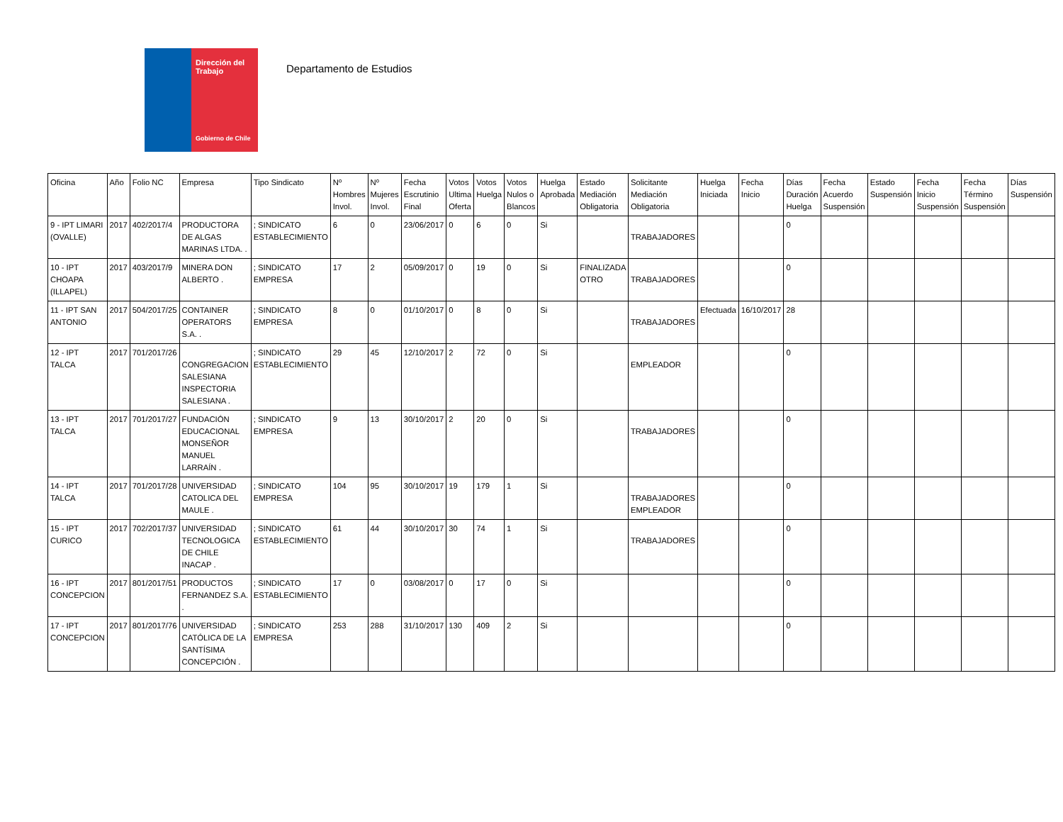Dirección del Trabajo
Gobierno de Chile
Departamento de Estudios
| Oficina | Año | Folio NC | Empresa | Tipo Sindicato | Nº Hombres Invol. | Nº Mujeres Invol. | Fecha Escrutinio Final | Votos Ultima Oferta | Votos Huelga | Votos Nulos o Blancos | Huelga Aprobada | Estado Mediación Obligatoria | Solicitante Mediación Obligatoria | Huelga Iniciada | Fecha Inicio | Días Duración Huelga | Fecha Acuerdo Suspensión | Estado Suspensión | Fecha Inicio Suspensión | Fecha Término Suspensión | Días Suspensión |
| --- | --- | --- | --- | --- | --- | --- | --- | --- | --- | --- | --- | --- | --- | --- | --- | --- | --- | --- | --- | --- | --- |
| 9 - IPT LIMARI (OVALLE) | 2017 | 402/2017/4 | PRODUCTORA DE ALGAS MARINAS LTDA. . | ; SINDICATO ESTABLECIMIENTO | 6 | 0 | 23/06/2017 | 0 | 6 | 0 | Si | | TRABAJADORES | | | 0 | | | | | |
| 10 - IPT CHOAPA (ILLAPEL) | 2017 | 403/2017/9 | MINERA DON ALBERTO . | ; SINDICATO EMPRESA | 17 | 2 | 05/09/2017 | 0 | 19 | 0 | Si | FINALIZADA OTRO | TRABAJADORES | | | 0 | | | | | |
| 11 - IPT SAN ANTONIO | 2017 | 504/2017/25 | CONTAINER OPERATORS S.A. . | ; SINDICATO EMPRESA | 8 | 0 | 01/10/2017 | 0 | 8 | 0 | Si | | TRABAJADORES | Efectuada | 16/10/2017 | 28 | | | | | |
| 12 - IPT TALCA | 2017 | 701/2017/26 | CONGREGACION SALESIANA INSPECTORIA SALESIANA . | ; SINDICATO ESTABLECIMIENTO | 29 | 45 | 12/10/2017 | 2 | 72 | 0 | Si | | EMPLEADOR | | | 0 | | | | | |
| 13 - IPT TALCA | 2017 | 701/2017/27 | FUNDACIÓN EDUCACIONAL MONSEÑOR MANUEL LARRAÍN . | ; SINDICATO EMPRESA | 9 | 13 | 30/10/2017 | 2 | 20 | 0 | Si | | TRABAJADORES | | | 0 | | | | | |
| 14 - IPT TALCA | 2017 | 701/2017/28 | UNIVERSIDAD CATOLICA DEL MAULE . | ; SINDICATO EMPRESA | 104 | 95 | 30/10/2017 | 19 | 179 | 1 | Si | | TRABAJADORES EMPLEADOR | | | 0 | | | | | |
| 15 - IPT CURICO | 2017 | 702/2017/37 | UNIVERSIDAD TECNOLOGICA DE CHILE INACAP . | ; SINDICATO ESTABLECIMIENTO | 61 | 44 | 30/10/2017 | 30 | 74 | 1 | Si | | TRABAJADORES | | | 0 | | | | | |
| 16 - IPT CONCEPCION | 2017 | 801/2017/51 | PRODUCTOS FERNANDEZ S.A. . | ; SINDICATO ESTABLECIMIENTO | 17 | 0 | 03/08/2017 | 0 | 17 | 0 | Si | | | | | 0 | | | | | |
| 17 - IPT CONCEPCION | 2017 | 801/2017/76 | UNIVERSIDAD CATÓLICA DE LA SANTÍSIMA CONCEPCIÓN . | ; SINDICATO EMPRESA | 253 | 288 | 31/10/2017 | 130 | 409 | 2 | Si | | | | | 0 | | | | | |